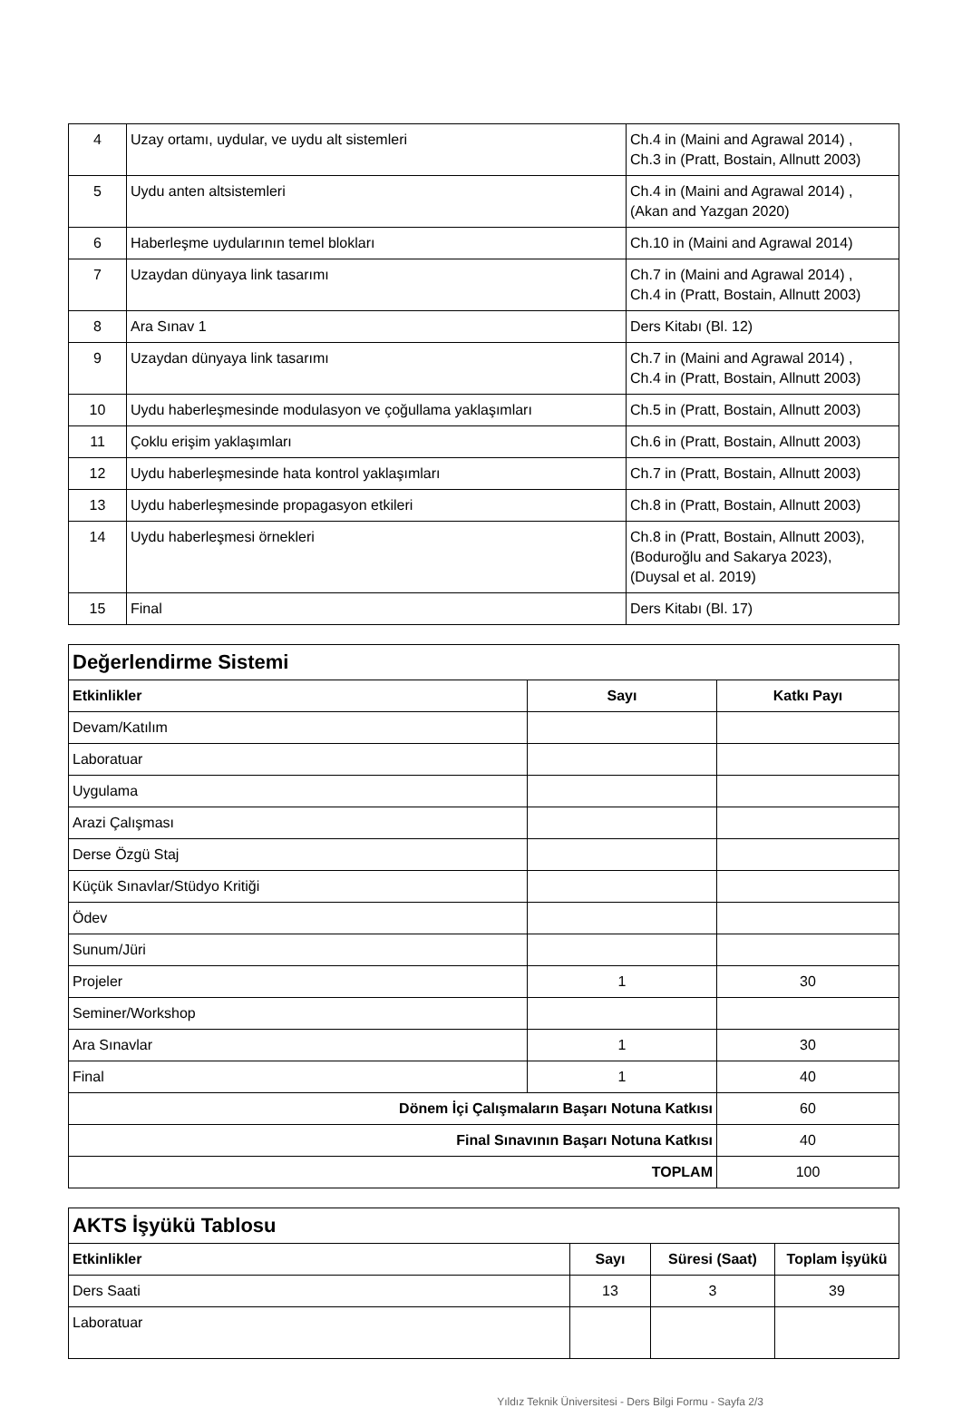| 4 | Uzay ortamı, uydular, ve uydu alt sistemleri | Ch.4 in (Maini and Agrawal 2014) , Ch.3 in (Pratt, Bostain, Allnutt 2003) |
| 5 | Uydu anten altsistemleri | Ch.4 in (Maini and Agrawal 2014) , (Akan and Yazgan 2020) |
| 6 | Haberleşme uydularının temel blokları | Ch.10 in (Maini and Agrawal 2014) |
| 7 | Uzaydan dünyaya link tasarımı | Ch.7 in (Maini and Agrawal 2014) , Ch.4 in (Pratt, Bostain, Allnutt 2003) |
| 8 | Ara Sınav 1 | Ders Kitabı (Bl. 12) |
| 9 | Uzaydan dünyaya link tasarımı | Ch.7 in (Maini and Agrawal 2014) , Ch.4 in (Pratt, Bostain, Allnutt 2003) |
| 10 | Uydu haberleşmesinde modulasyon ve çoğullama yaklaşımları | Ch.5 in (Pratt, Bostain, Allnutt 2003) |
| 11 | Çoklu erişim yaklaşımları | Ch.6 in (Pratt, Bostain, Allnutt 2003) |
| 12 | Uydu haberleşmesinde hata kontrol yaklaşımları | Ch.7 in (Pratt, Bostain, Allnutt 2003) |
| 13 | Uydu haberleşmesinde propagasyon etkileri | Ch.8 in (Pratt, Bostain, Allnutt 2003) |
| 14 | Uydu haberleşmesi örnekleri | Ch.8 in (Pratt, Bostain, Allnutt 2003), (Boduroğlu and Sakarya 2023), (Duysal et al. 2019) |
| 15 | Final | Ders Kitabı (Bl. 17) |
| Değerlendirme Sistemi | | |
| Etkinlikler | Sayı | Katkı Payı |
| Devam/Katılım | | |
| Laboratuar | | |
| Uygulama | | |
| Arazi Çalışması | | |
| Derse Özgü Staj | | |
| Küçük Sınavlar/Stüdyo Kritiği | | |
| Ödev | | |
| Sunum/Jüri | | |
| Projeler | 1 | 30 |
| Seminer/Workshop | | |
| Ara Sınavlar | 1 | 30 |
| Final | 1 | 40 |
| Dönem İçi Çalışmaların Başarı Notuna Katkısı | | 60 |
| Final Sınavının Başarı Notuna Katkısı | | 40 |
| TOPLAM | | 100 |
| AKTS İşyükü Tablosu | | | |
| Etkinlikler | Sayı | Süresi (Saat) | Toplam İşyükü |
| Ders Saati | 13 | 3 | 39 |
| Laboratuar | | | |
Yıldız Teknik Üniversitesi - Ders Bilgi Formu - Sayfa 2/3